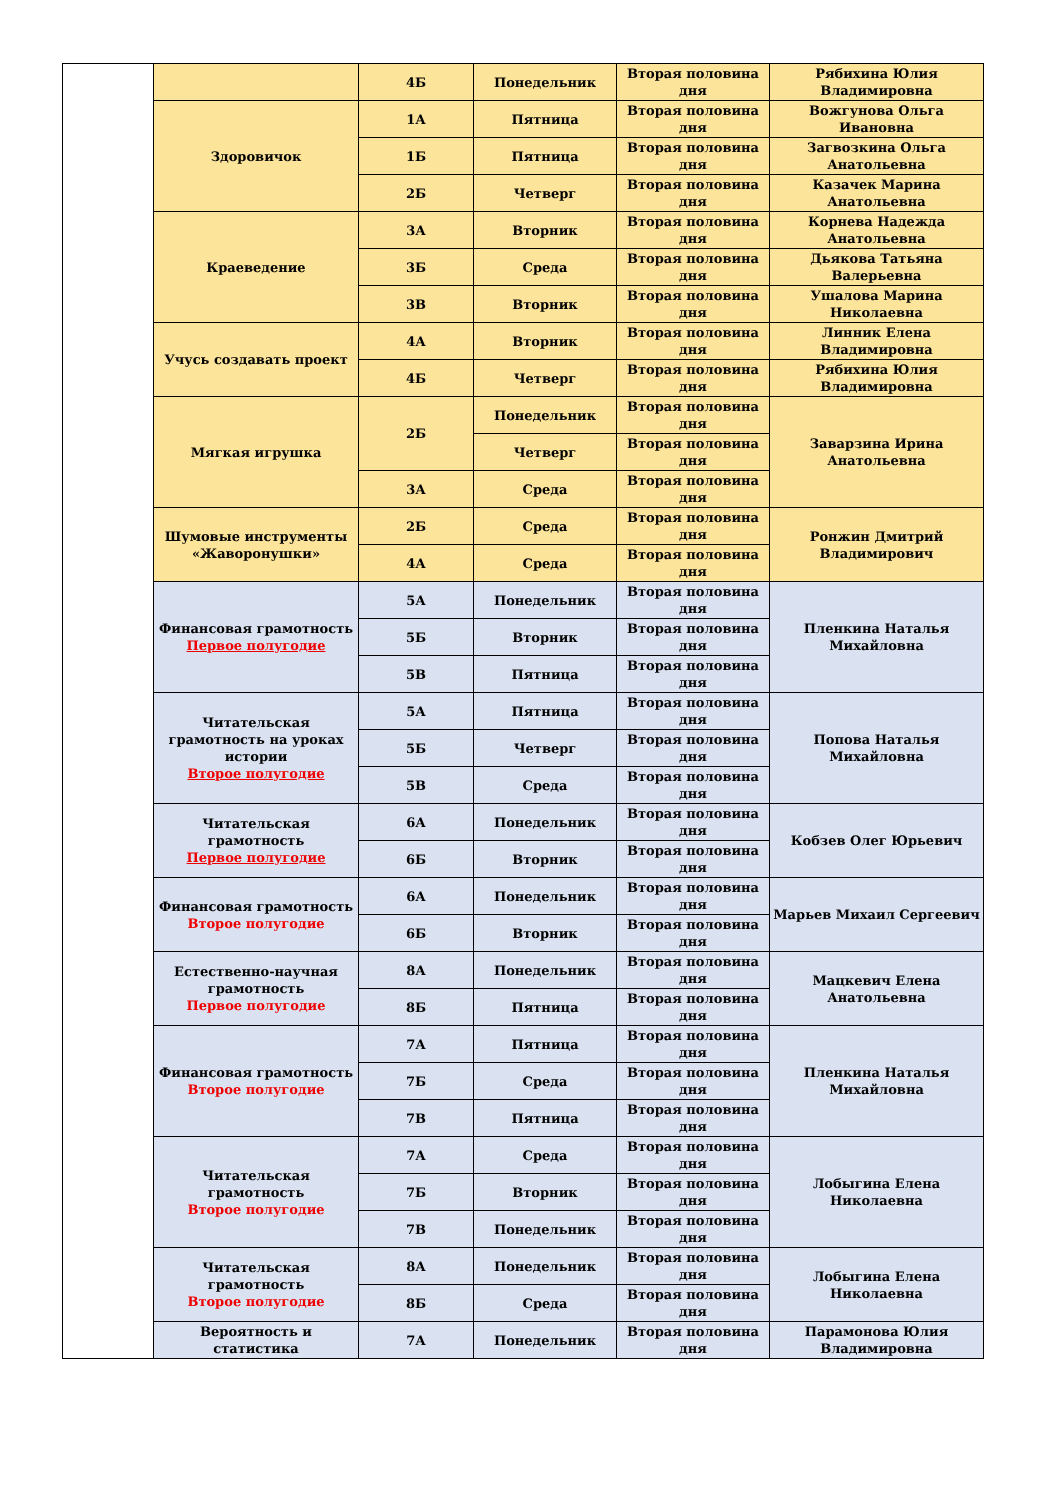| | | 4Б | Понедельник | Вторая половина дня | Рябихина Юлия Владимировна |
| | Здоровичок | 1А | Пятница | Вторая половина дня | Вожгунова Ольга Ивановна |
| | | 1Б | Пятница | Вторая половина дня | Загвозкина Ольга Анатольевна |
| | | 2Б | Четверг | Вторая половина дня | Казачек Марина Анатольевна |
| | Краеведение | 3А | Вторник | Вторая половина дня | Корнева Надежда Анатольевна |
| | | 3Б | Среда | Вторая половина дня | Дьякова Татьяна Валерьевна |
| | | 3В | Вторник | Вторая половина дня | Ушалова Марина Николаевна |
| | Учусь создавать проект | 4А | Вторник | Вторая половина дня | Линник Елена Владимировна |
| | | 4Б | Четверг | Вторая половина дня | Рябихина Юлия Владимировна |
| | Мягкая игрушка | 2Б | Понедельник | Вторая половина дня | Заварзина Ирина Анатольевна |
| | | | Четверг | Вторая половина дня | |
| | | 3А | Среда | Вторая половина дня | |
| | Шумовые инструменты «Жаворонушки» | 2Б | Среда | Вторая половина дня | Ронжин Дмитрий Владимирович |
| | | 4А | Среда | Вторая половина дня | |
| | Финансовая грамотность Первое полугодие | 5А | Понедельник | Вторая половина дня | Пленкина Наталья Михайловна |
| | | 5Б | Вторник | Вторая половина дня | |
| | | 5В | Пятница | Вторая половина дня | |
| | Читательская грамотность на уроках истории Второе полугодие | 5А | Пятница | Вторая половина дня | Попова Наталья Михайловна |
| | | 5Б | Четверг | Вторая половина дня | |
| | | 5В | Среда | Вторая половина дня | |
| | Читательская грамотность Первое полугодие | 6А | Понедельник | Вторая половина дня | Кобзев Олег Юрьевич |
| | | 6Б | Вторник | Вторая половина дня | |
| | Финансовая грамотность Второе полугодие | 6А | Понедельник | Вторая половина дня | Марьев Михаил Сергеевич |
| | | 6Б | Вторник | Вторая половина дня | |
| | Естественно-научная грамотность Первое полугодие | 8А | Понедельник | Вторая половина дня | Мацкевич Елена Анатольевна |
| | | 8Б | Пятница | Вторая половина дня | |
| | Финансовая грамотность Второе полугодие | 7А | Пятница | Вторая половина дня | Пленкина Наталья Михайловна |
| | | 7Б | Среда | Вторая половина дня | |
| | | 7В | Пятница | Вторая половина дня | |
| | Читательская грамотность Второе полугодие | 7А | Среда | Вторая половина дня | Лобыгина Елена Николаевна |
| | | 7Б | Вторник | Вторая половина дня | |
| | | 7В | Понедельник | Вторая половина дня | |
| | Читательская грамотность Второе полугодие | 8А | Понедельник | Вторая половина дня | Лобыгина Елена Николаевна |
| | | 8Б | Среда | Вторая половина дня | |
| | Вероятность и статистика | 7А | Понедельник | Вторая половина дня | Парамонова Юлия Владимировна |